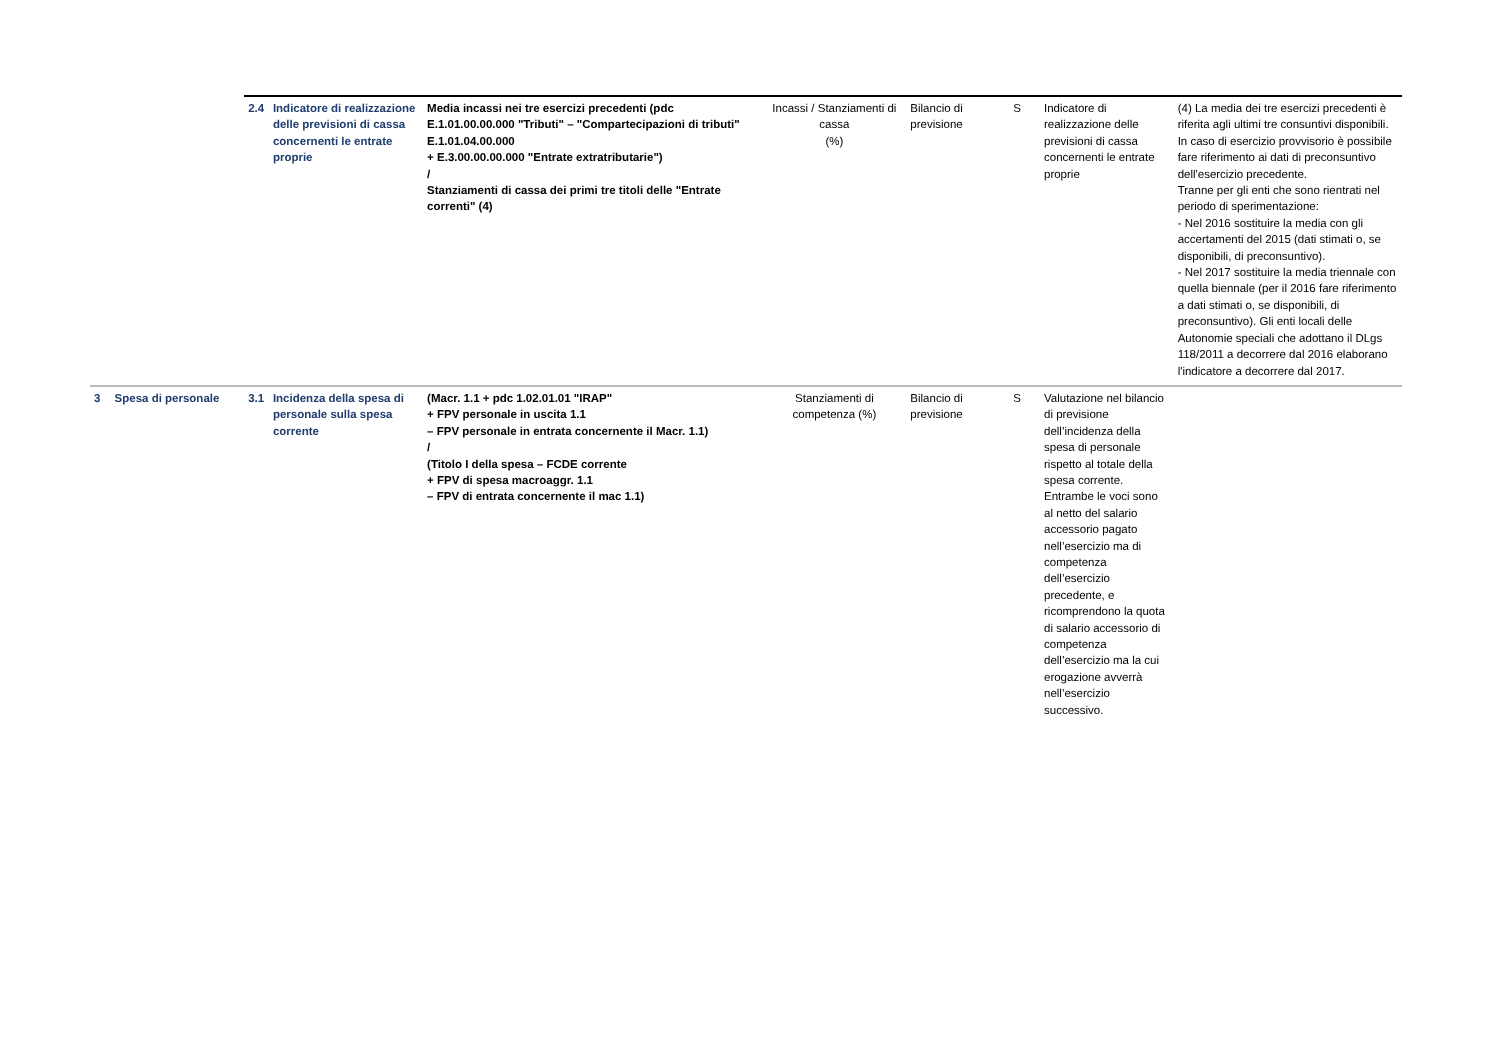| | | 2.4 | Indicatore di realizzazione delle previsioni di cassa concernenti le entrate proprie | Media incassi nei tre esercizi precedenti (pdc E.1.01.00.00.000 "Tributi" – "Compartecipazioni di tributi" E.1.01.04.00.000 + E.3.00.00.00.000 "Entrate extratributarie") / Stanziamenti di cassa dei primi tre titoli delle "Entrate correnti" (4) | Incassi / Stanziamenti di cassa (%) | Bilancio di previsione | S | Indicatore di realizzazione delle previsioni di cassa concernenti le entrate proprie | (4) La media dei tre esercizi precedenti è riferita agli ultimi tre consuntivi disponibili. In caso di esercizio provvisorio è possibile fare riferimento ai dati di preconsuntivo dell'esercizio precedente. Tranne per gli enti che sono rientrati nel periodo di sperimentazione: - Nel 2016 sostituire la media con gli accertamenti del 2015 (dati stimati o, se disponibili, di preconsuntivo). - Nel 2017 sostituire la media triennale con quella biennale (per il 2016 fare riferimento a dati stimati o, se disponibili, di preconsuntivo). Gli enti locali delle Autonomie speciali che adottano il DLgs 118/2011 a decorrere dal 2016 elaborano l'indicatore a decorrere dal 2017. |
| 3 | Spesa di personale | 3.1 | Incidenza della spesa di personale sulla spesa corrente | (Macr. 1.1 + pdc 1.02.01.01 "IRAP" + FPV personale in uscita 1.1 – FPV personale in entrata concernente il Macr. 1.1) / (Titolo I della spesa – FCDE corrente + FPV di spesa macroaggr. 1.1 – FPV di entrata concernente il mac 1.1) | Stanziamenti di competenza (%) | Bilancio di previsione | S | Valutazione nel bilancio di previsione dell’incidenza della spesa di personale rispetto al totale della spesa corrente. Entrambe le voci sono al netto del salario accessorio pagato nell’esercizio ma di competenza dell’esercizio precedente, e ricomprendono la quota di salario accessorio di competenza dell’esercizio ma la cui erogazione avverrà nell’esercizio successivo. | |